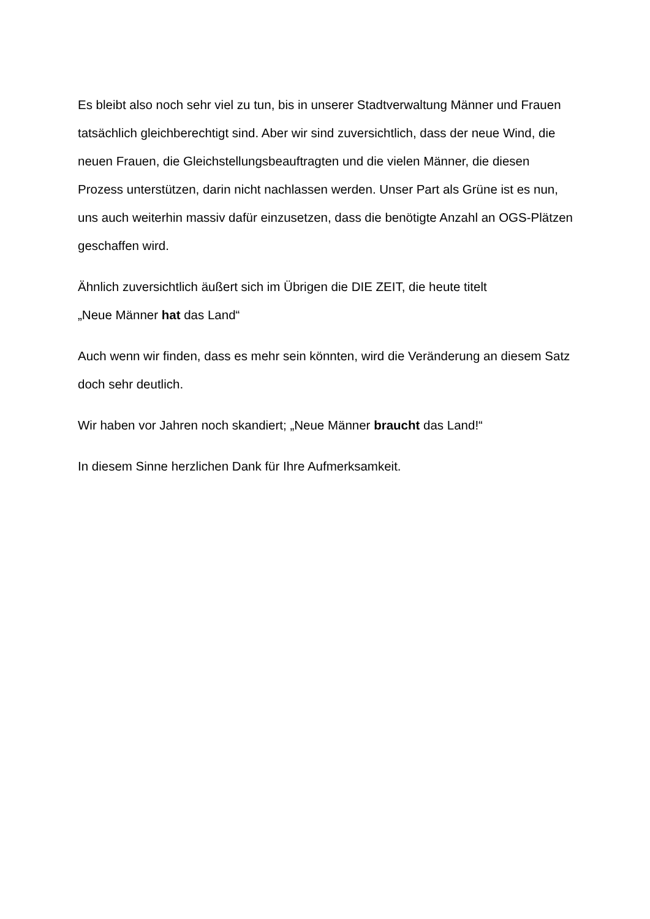Es bleibt also noch sehr viel zu tun, bis in unserer Stadtverwaltung Männer und Frauen tatsächlich gleichberechtigt sind. Aber wir sind zuversichtlich, dass der neue Wind, die neuen Frauen, die Gleichstellungsbeauftragten und die vielen Männer, die diesen Prozess unterstützen, darin nicht nachlassen werden. Unser Part als Grüne ist es nun, uns auch weiterhin massiv dafür einzusetzen, dass die benötigte Anzahl an OGS-Plätzen geschaffen wird.
Ähnlich zuversichtlich äußert sich im Übrigen die DIE ZEIT, die heute titelt
„Neue Männer hat das Land“
Auch wenn wir finden, dass es mehr sein könnten, wird die Veränderung an diesem Satz doch sehr deutlich.
Wir haben vor Jahren noch skandiert; „Neue Männer braucht das Land!“
In diesem Sinne herzlichen Dank für Ihre Aufmerksamkeit.